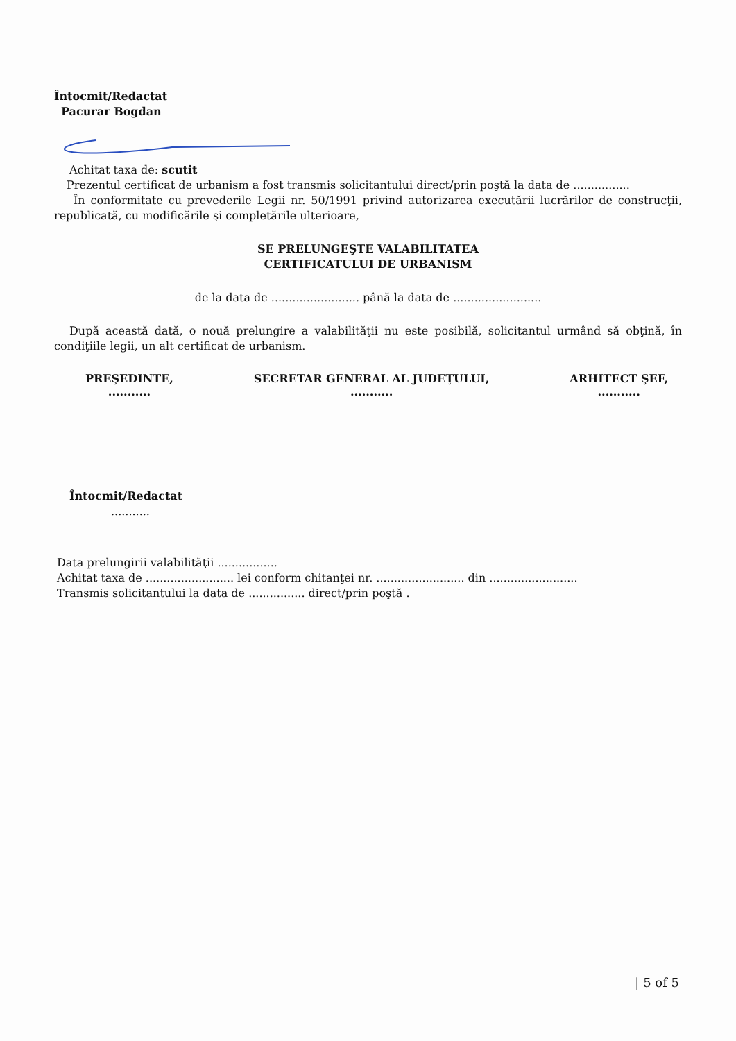Întocmit/Redactat
Pacurar Bogdan
Achitat taxa de: scutit
Prezentul certificat de urbanism a fost transmis solicitantului direct/prin poştă la data de ................
În conformitate cu prevederile Legii nr. 50/1991 privind autorizarea executării lucrărilor de construcţii, republicată, cu modificările şi completările ulterioare,
SE PRELUNGEŞTE VALABILITATEA
CERTIFICATULUI DE URBANISM
de la data de ......................... până la data de .........................
După această dată, o nouă prelungire a valabilităţii nu este posibilă, solicitantul urmând să obţină, în condiţiile legii, un alt certificat de urbanism.
PREŞEDINTE,
...........
SECRETAR GENERAL AL JUDEŢULUI,
...........
ARHITECT ŞEF,
...........
Întocmit/Redactat
...........
Data prelungirii valabilităţii .................
Achitat taxa de ......................... lei conform chitanţei nr. ......................... din .........................
Transmis solicitantului la data de ................ direct/prin poştă .
| 5 of 5